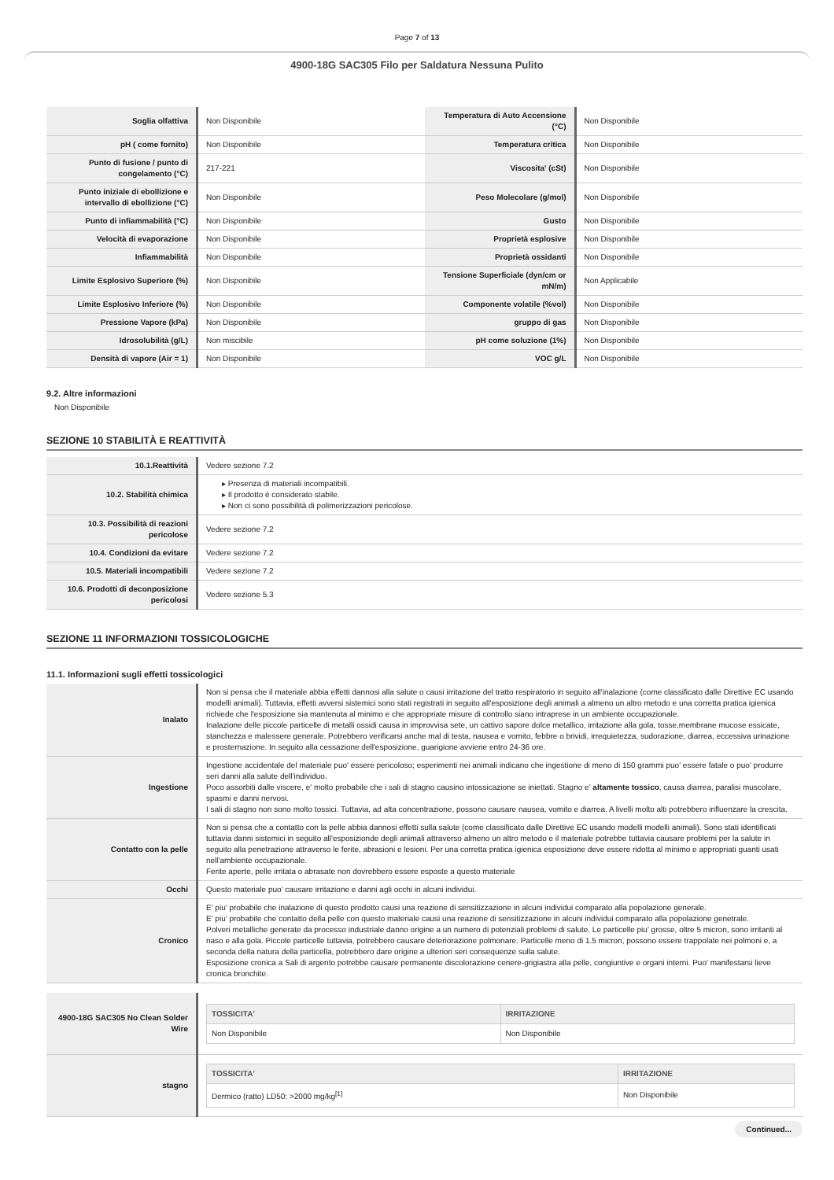Page 7 of 13
4900-18G SAC305 Filo per Saldatura Nessuna Pulito
| Soglia olfattiva | Non Disponibile | Temperatura di Auto Accensione (°C) | Non Disponibile |
| pH ( come fornito) | Non Disponibile | Temperatura critica | Non Disponibile |
| Punto di fusione / punto di congelamento (°C) | 217-221 | Viscosita' (cSt) | Non Disponibile |
| Punto iniziale di ebollizione e intervallo di ebollizione (°C) | Non Disponibile | Peso Molecolare (g/mol) | Non Disponibile |
| Punto di infiammabilità (°C) | Non Disponibile | Gusto | Non Disponibile |
| Velocità di evaporazione | Non Disponibile | Proprietà esplosive | Non Disponibile |
| Infiammabilità | Non Disponibile | Proprietà ossidanti | Non Disponibile |
| Limite Esplosivo Superiore (%) | Non Disponibile | Tensione Superficiale (dyn/cm or mN/m) | Non Applicabile |
| Limite Esplosivo Inferiore (%) | Non Disponibile | Componente volatile (%vol) | Non Disponibile |
| Pressione Vapore (kPa) | Non Disponibile | gruppo di gas | Non Disponibile |
| Idrosolubilità (g/L) | Non miscibile | pH come soluzione (1%) | Non Disponibile |
| Densità di vapore (Air = 1) | Non Disponibile | VOC g/L | Non Disponibile |
9.2. Altre informazioni
Non Disponibile
SEZIONE 10 STABILITÀ E REATTIVITÀ
| 10.1.Reattività | Vedere sezione 7.2 |
| 10.2. Stabilità chimica | ▸ Presenza di materiali incompatibili. ▸ Il prodotto è considerato stabile. ▸ Non ci sono possibilità di polimerizzazioni pericolose. |
| 10.3. Possibilità di reazioni pericolose | Vedere sezione 7.2 |
| 10.4. Condizioni da evitare | Vedere sezione 7.2 |
| 10.5. Materiali incompatibili | Vedere sezione 7.2 |
| 10.6. Prodotti di deconposizione pericolosi | Vedere sezione 5.3 |
SEZIONE 11 INFORMAZIONI TOSSICOLOGICHE
11.1. Informazioni sugli effetti tossicologici
| Inalato | Non si pensa che il materiale abbia effetti dannosi alla salute o causi irritazione del tratto respiratorio in seguito all'inalazione (come classificato dalle Direttive EC usando modelli animali). Tuttavia, effetti avversi sistemici sono stati registrati in seguito all'esposizione degli animali a almeno un altro metodo e una corretta pratica igienica richiede che l'esposizione sia mantenuta al minimo e che appropriate misure di controllo siano intraprese in un ambiente occupazionale. Inalazione delle piccole particelle di metalli ossidi causa in improvvisa sete, un cattivo sapore dolce metallico, irritazione alla gola, tosse,membrane mucose essicate, stanchezza e malessere generale. Potrebbero verificarsi anche mal di testa, nausea e vomito, febbre o brividi, irrequietezza, sudorazione, diarrea, eccessiva urinazione e prosternazione. In seguito alla cessazione dell'esposizione, guarigione avviene entro 24-36 ore. |
| Ingestione | Ingestione accidentale del materiale puo' essere pericoloso; esperimenti nei animali indicano che ingestione di meno di 150 grammi puo' essere fatale o puo' produrre seri danni alla salute dell'individuo. Poco assorbiti dalle viscere, e' molto probabile che i sali di stagno causino intossicazione se iniettati. Stagno e' altamente tossico , causa diarrea, paralisi muscolare, spasmi e danni nervosi. I sali di stagno non sono molto tossici. Tuttavia, ad alta concentrazione, possono causare nausea, vomito e diarrea. A livelli molto alti potrebbero influenzare la crescita. |
| Contatto con la pelle | Non si pensa che a contatto con la pelle abbia dannosi effetti sulla salute (come classificato dalle Direttive EC usando modelli modelli animali). Sono stati identificati tuttavia danni sistemici in seguito all'esposizionde degli animali attraverso almeno un altro metodo e il materiale potrebbe tuttavia causare problemi per la salute in seguito alla penetrazione attraverso le ferite, abrasioni e lesioni. Per una corretta pratica igienica esposizione deve essere ridotta al minimo e appropriati guanti usati nell'ambiente occupazionale. Ferite aperte, pelle irritata o abrasate non dovrebbero essere esposte a questo materiale |
| Occhi | Questo materiale puo' causare irritazione e danni agli occhi in alcuni individui. |
| Cronico | E' piu' probabile che inalazione di questo prodotto causi una reazione di sensitizzazione in alcuni individui comparato alla popolazione generale. E' piu' probabile che contatto della pelle con questo materiale causi una reazione di sensitizzazione in alcuni individui comparato alla popolazione genetrale. Polveri metalliche generate da processo industriale danno origine a un numero di potenziali problemi di salute. Le particelle piu' grosse, oltre 5 micron, sono irritanti al naso e alla gola. Piccole particelle tuttavia, potrebbero causare deteriorazione polmonare. Particelle meno di 1.5 micron, possono essere trappolate nei polmoni e, a seconda della natura della particella, potrebbero dare origine a ulteriori seri consequenze sulla salute. Esposizione cronica a Sali di argento potrebbe causare permanente discolorazione cenere-grigiastra alla pelle, congiuntive e organi interni. Puo' manifestarsi lieve cronica bronchite. |
| 4900-18G SAC305 No Clean Solder Wire | / TOSSICITA' / IRRITAZIONE / / --- / --- / / Non Disponibile / Non Disponibile / |
| stagno | / TOSSICITA' / IRRITAZIONE / / --- / --- / / Dermico (ratto) LD50: >2000 mg/kg<sup>[1]</sup> / Non Disponibile / |
Continued...